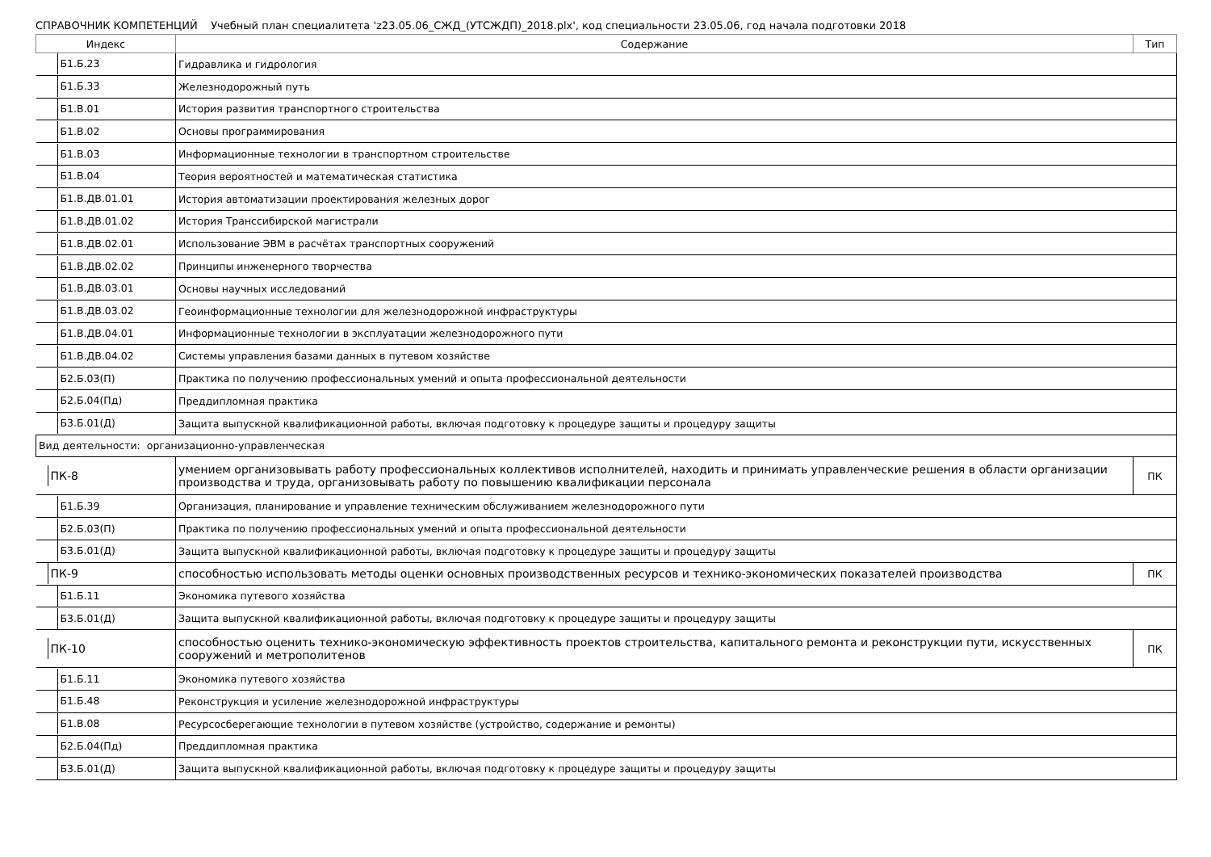СПРАВОЧНИК КОМПЕТЕНЦИЙ Учебный план специалитета 'z23.05.06_СЖД_(УТСЖДП)_2018.plx', код специальности 23.05.06, год начала подготовки 2018
| Индекс | Содержание | Тип |
| --- | --- | --- |
| Б1.Б.23 | Гидравлика и гидрология | |
| Б1.Б.33 | Железнодорожный путь | |
| Б1.В.01 | История развития транспортного строительства | |
| Б1.В.02 | Основы программирования | |
| Б1.В.03 | Информационные технологии в транспортном строительстве | |
| Б1.В.04 | Теория вероятностей и математическая статистика | |
| Б1.В.ДВ.01.01 | История автоматизации проектирования железных дорог | |
| Б1.В.ДВ.01.02 | История Транссибирской магистрали | |
| Б1.В.ДВ.02.01 | Использование ЭВМ в расчётах транспортных сооружений | |
| Б1.В.ДВ.02.02 | Принципы инженерного творчества | |
| Б1.В.ДВ.03.01 | Основы научных исследований | |
| Б1.В.ДВ.03.02 | Геоинформационные технологии для железнодорожной инфраструктуры | |
| Б1.В.ДВ.04.01 | Информационные технологии в эксплуатации железнодорожного пути | |
| Б1.В.ДВ.04.02 | Системы управления базами данных в путевом хозяйстве | |
| Б2.Б.03(П) | Практика по получению профессиональных умений и опыта профессиональной деятельности | |
| Б2.Б.04(Пд) | Преддипломная практика | |
| Б3.Б.01(Д) | Защита выпускной квалификационной работы, включая подготовку к процедуре защиты и процедуру защиты | |
| Вид деятельности: организационно-управленческая | | |
| ПК-8 | умением организовывать работу профессиональных коллективов исполнителей, находить и принимать управленческие решения в области организации производства и труда, организовывать работу по повышению квалификации персонала | ПК |
| Б1.Б.39 | Организация, планирование и управление техническим обслуживанием железнодорожного пути | |
| Б2.Б.03(П) | Практика по получению профессиональных умений и опыта профессиональной деятельности | |
| Б3.Б.01(Д) | Защита выпускной квалификационной работы, включая подготовку к процедуре защиты и процедуру защиты | |
| ПК-9 | способностью использовать методы оценки основных производственных ресурсов и технико-экономических показателей производства | ПК |
| Б1.Б.11 | Экономика путевого хозяйства | |
| Б3.Б.01(Д) | Защита выпускной квалификационной работы, включая подготовку к процедуре защиты и процедуру защиты | |
| ПК-10 | способностью оценить технико-экономическую эффективность проектов строительства, капитального ремонта и реконструкции пути, искусственных сооружений и метрополитенов | ПК |
| Б1.Б.11 | Экономика путевого хозяйства | |
| Б1.Б.48 | Реконструкция и усиление железнодорожной инфраструктуры | |
| Б1.В.08 | Ресурсосберегающие технологии в путевом хозяйстве (устройство, содержание и ремонты) | |
| Б2.Б.04(Пд) | Преддипломная практика | |
| Б3.Б.01(Д) | Защита выпускной квалификационной работы, включая подготовку к процедуре защиты и процедуру защиты | |